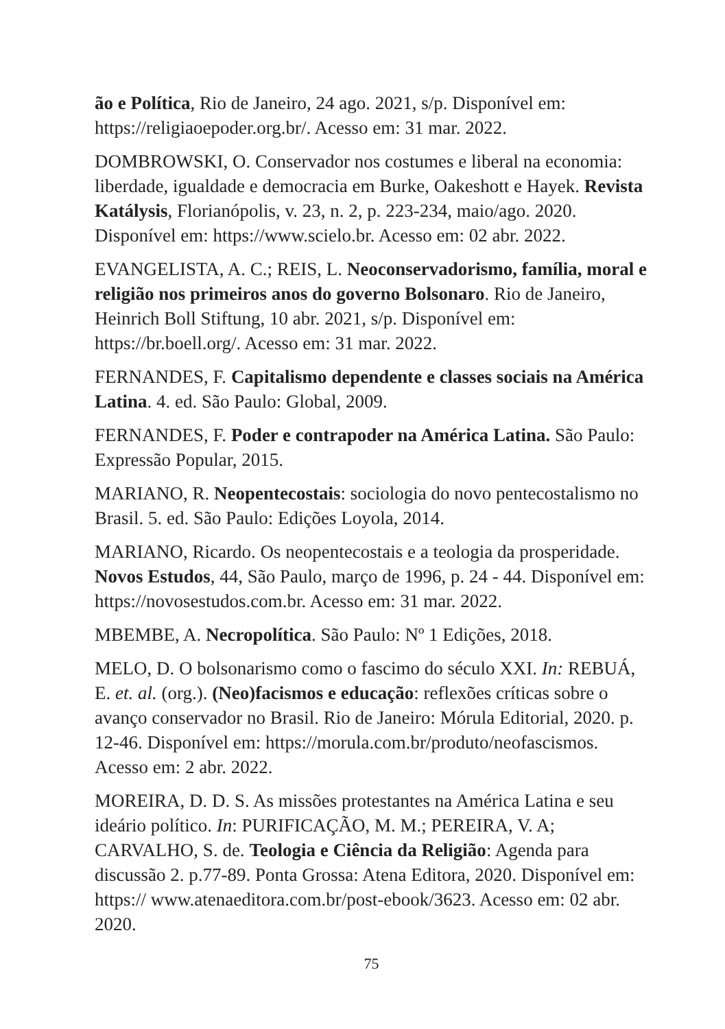ão e Política, Rio de Janeiro, 24 ago. 2021, s/p. Disponível em: https://religiaoepoder.org.br/. Acesso em: 31 mar. 2022.
DOMBROWSKI, O. Conservador nos costumes e liberal na economia: liberdade, igualdade e democracia em Burke, Oakeshott e Hayek. Revista Katálysis, Florianópolis, v. 23, n. 2, p. 223-234, maio/ago. 2020. Disponível em: https://www.scielo.br. Acesso em: 02 abr. 2022.
EVANGELISTA, A. C.; REIS, L. Neoconservadorismo, família, moral e religião nos primeiros anos do governo Bolsonaro. Rio de Janeiro, Heinrich Boll Stiftung, 10 abr. 2021, s/p. Disponível em: https://br.boell.org/. Acesso em: 31 mar. 2022.
FERNANDES, F. Capitalismo dependente e classes sociais na América Latina. 4. ed. São Paulo: Global, 2009.
FERNANDES, F. Poder e contrapoder na América Latina. São Paulo: Expressão Popular, 2015.
MARIANO, R. Neopentecostais: sociologia do novo pentecostalismo no Brasil. 5. ed. São Paulo: Edições Loyola, 2014.
MARIANO, Ricardo. Os neopentecostais e a teologia da prosperidade. Novos Estudos, 44, São Paulo, março de 1996, p. 24 - 44. Disponível em: https://novosestudos.com.br. Acesso em: 31 mar. 2022.
MBEMBE, A. Necropolítica. São Paulo: Nº 1 Edições, 2018.
MELO, D. O bolsonarismo como o fascimo do século XXI. In: REBUÁ, E. et. al. (org.). (Neo)facismos e educação: reflexões críticas sobre o avanço conservador no Brasil. Rio de Janeiro: Mórula Editorial, 2020. p. 12-46. Disponível em: https://morula.com.br/produto/neofascismos. Acesso em: 2 abr. 2022.
MOREIRA, D. D. S. As missões protestantes na América Latina e seu ideário político. In: PURIFICAÇÃO, M. M.; PEREIRA, V. A; CARVALHO, S. de. Teologia e Ciência da Religião: Agenda para discussão 2. p.77-89. Ponta Grossa: Atena Editora, 2020. Disponível em: https:// www.atenaeditora.com.br/post-ebook/3623. Acesso em: 02 abr. 2020.
75